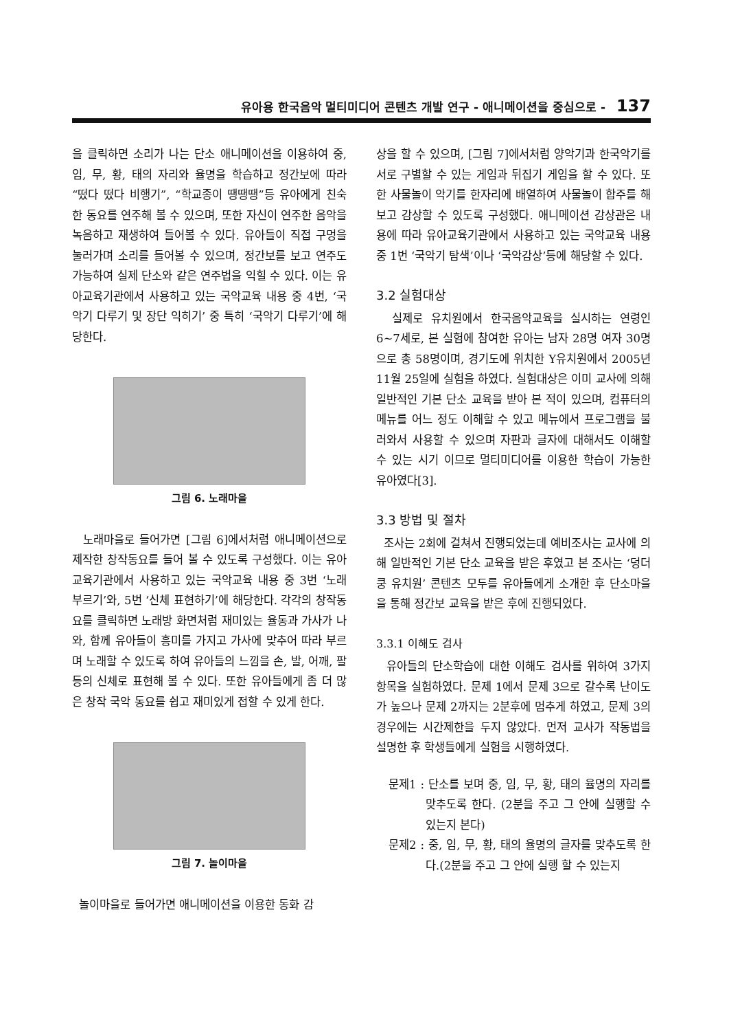유아용 한국음악 멀티미디어 콘텐츠 개발 연구 - 애니메이션을 중심으로 - 137
을 클릭하면 소리가 나는 단소 애니메이션을 이용하여 중, 임, 무, 황, 태의 자리와 율명을 학습하고 정간보에 따라 “떴다 떴다 비행기”, “학교종이 땡땡땡”등 유아에게 친숙한 동요를 연주해 볼 수 있으며, 또한 자신이 연주한 음악을 녹음하고 재생하여 들어볼 수 있다. 유아들이 직접 구멍을 눌러가며 소리를 들어볼 수 있으며, 정간보를 보고 연주도 가능하여 실제 단소와 같은 연주법을 익힐 수 있다. 이는 유아교육기관에서 사용하고 있는 국악교육 내용 중 4번, ‘국악기 다루기 및 장단 익히기’ 중 특히 ‘국악기 다루기’에 해당한다.
그림 6. 노래마을
노래마을로 들어가면 [그림 6]에서처럼 애니메이션으로 제작한 창작동요를 들어 볼 수 있도록 구성했다. 이는 유아교육기관에서 사용하고 있는 국악교육 내용 중 3번 ‘노래 부르기’와, 5번 ‘신체 표현하기’에 해당한다. 각각의 창작동요를 클릭하면 노래방 화면처럼 재미있는 율동과 가사가 나와, 함께 유아들이 흥미를 가지고 가사에 맞추어 따라 부르며 노래할 수 있도록 하여 유아들의 느낌을 손, 발, 어깨, 팔 등의 신체로 표현해 볼 수 있다. 또한 유아들에게 좀 더 많은 창작 국악 동요를 쉽고 재미있게 접할 수 있게 한다.
그림 7. 놀이마을
놀이마을로 들어가면 애니메이션을 이용한 동화 감
상을 할 수 있으며, [그림 7]에서처럼 양악기과 한국악기를 서로 구별할 수 있는 게임과 뒤집기 게임을 할 수 있다. 또한 사물놀이 악기를 한자리에 배열하여 사물놀이 합주를 해보고 감상할 수 있도록 구성했다. 애니메이션 감상관은 내용에 따라 유아교육기관에서 사용하고 있는 국악교육 내용 중 1번 ‘국악기 탐색’이나 ‘국악감상’등에 해당할 수 있다.
3.2 실험대상
실제로 유치원에서 한국음악교육을 실시하는 연령인 6~7세로, 본 실험에 참여한 유아는 남자 28명 여자 30명으로 총 58명이며, 경기도에 위치한 Y유치원에서 2005년 11월 25일에 실험을 하였다. 실험대상은 이미 교사에 의해 일반적인 기본 단소 교육을 받아 본 적이 있으며, 컴퓨터의 메뉴를 어느 정도 이해할 수 있고 메뉴에서 프로그램을 불러와서 사용할 수 있으며 자판과 글자에 대해서도 이해할 수 있는 시기 이므로 멀티미디어를 이용한 학습이 가능한 유아였다[3].
3.3 방법 및 절차
조사는 2회에 걸쳐서 진행되었는데 예비조사는 교사에 의해 일반적인 기본 단소 교육을 받은 후였고 본 조사는 ‘덩더쿵 유치원’ 콘텐츠 모두를 유아들에게 소개한 후 단소마을을 통해 정간보 교육을 받은 후에 진행되었다.
3.3.1 이해도 검사
유아들의 단소학습에 대한 이해도 검사를 위하여 3가지 항목을 실험하였다. 문제 1에서 문제 3으로 갈수록 난이도가 높으나 문제 2까지는 2분후에 멈추게 하였고, 문제 3의 경우에는 시간제한을 두지 않았다. 먼저 교사가 작동법을 설명한 후 학생들에게 실험을 시행하였다.
문제1 : 단소를 보며 중, 임, 무, 황, 태의 율명의 자리를 맞추도록 한다. (2분을 주고 그 안에 실행할 수 있는지 본다)
문제2 : 중, 임, 무, 황, 태의 율명의 글자를 맞추도록 한다.(2분을 주고 그 안에 실행 할 수 있는지